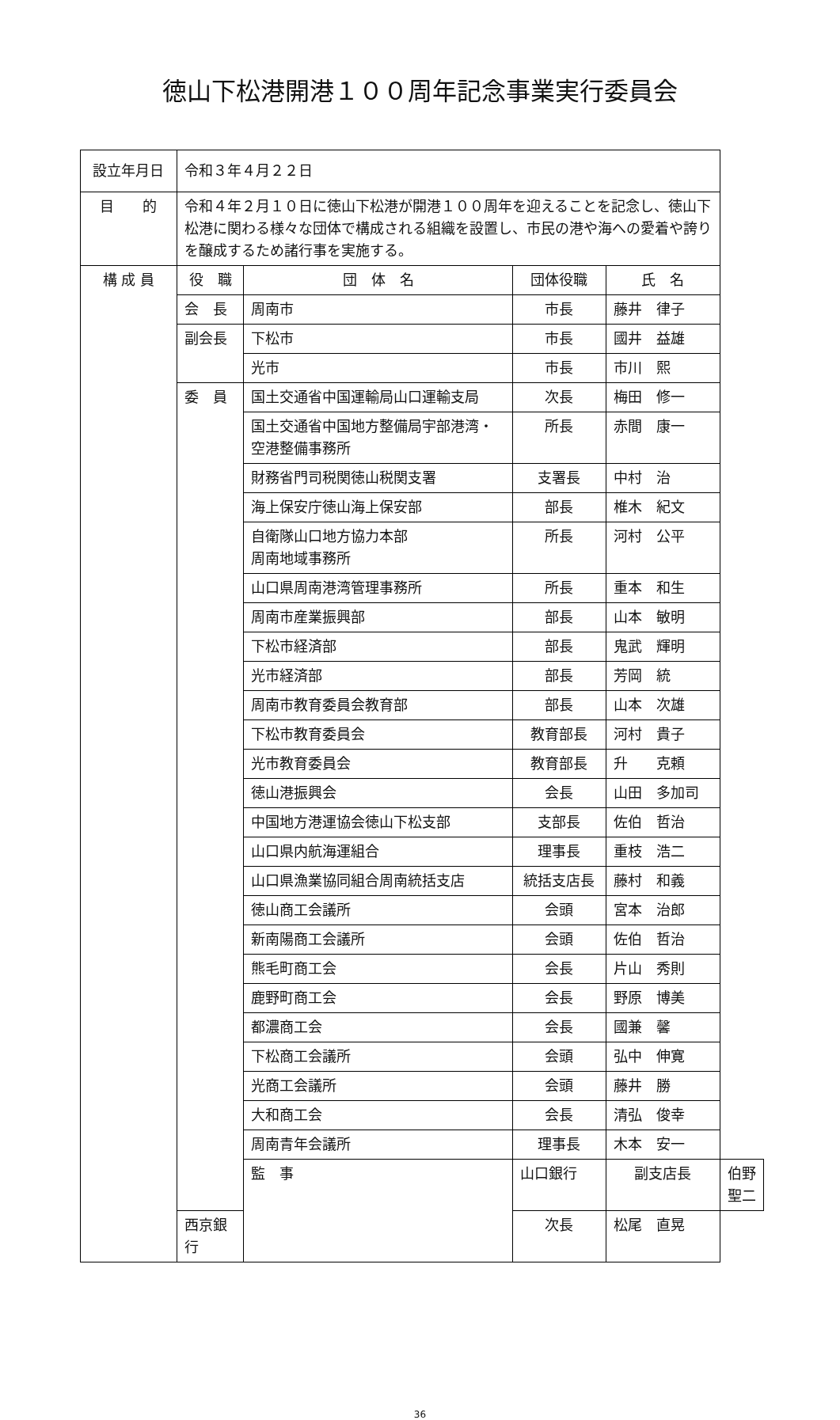徳山下松港開港１００周年記念事業実行委員会
| 設立年月日 | 令和３年４月２２日 | | | | |
| 目 的 | 令和４年２月１０日に徳山下松港が開港１００周年を迎えることを記念し、徳山下松港に関わる様々な団体で構成される組織を設置し、市民の港や海への愛着や誇りを醸成するため諸行事を実施する。 | | | | |
| 構 成 員 | 役 職 | 団 体 名 | 団体役職 | 氏 名 | |
| | 会 長 | 周南市 | 市長 | 藤井 律子 | |
| | 副会長 | 下松市 | 市長 | 國井 益雄 | |
| | | 光市 | 市長 | 市川 熙 | |
| | 委 員 | 国土交通省中国運輸局山口運輸支局 | 次長 | 梅田 修一 | |
| | | 国土交通省中国地方整備局宇部港湾・ 空港整備事務所 | 所長 | 赤間 康一 | |
| | | 財務省門司税関徳山税関支署 | 支署長 | 中村 治 | |
| | | 海上保安庁徳山海上保安部 | 部長 | 椎木 紀文 | |
| | | 自衛隊山口地方協力本部 周南地域事務所 | 所長 | 河村 公平 | |
| | | 山口県周南港湾管理事務所 | 所長 | 重本 和生 | |
| | | 周南市産業振興部 | 部長 | 山本 敏明 | |
| | | 下松市経済部 | 部長 | 鬼武 輝明 | |
| | | 光市経済部 | 部長 | 芳岡 統 | |
| | | 周南市教育委員会教育部 | 部長 | 山本 次雄 | |
| | | 下松市教育委員会 | 教育部長 | 河村 貴子 | |
| | | 光市教育委員会 | 教育部長 | 升 克頼 | |
| | | 徳山港振興会 | 会長 | 山田 多加司 | |
| | | 中国地方港運協会徳山下松支部 | 支部長 | 佐伯 哲治 | |
| | | 山口県内航海運組合 | 理事長 | 重枝 浩二 | |
| | | 山口県漁業協同組合周南統括支店 | 統括支店長 | 藤村 和義 | |
| | | 徳山商工会議所 | 会頭 | 宮本 治郎 | |
| | | 新南陽商工会議所 | 会頭 | 佐伯 哲治 | |
| | | 熊毛町商工会 | 会長 | 片山 秀則 | |
| | | 鹿野町商工会 | 会長 | 野原 博美 | |
| | | 都濃商工会 | 会長 | 國兼 馨 | |
| | | 下松商工会議所 | 会頭 | 弘中 伸寛 | |
| | | 光商工会議所 | 会頭 | 藤井 勝 | |
| | | 大和商工会 | 会長 | 清弘 俊幸 | |
| | | 周南青年会議所 | 理事長 | 木本 安一 | |
| | | 監 事 | 山口銀行 | 副支店長 | 伯野 聖二 |
| | 西京銀行 | | 次長 | 松尾 直晃 | |
36